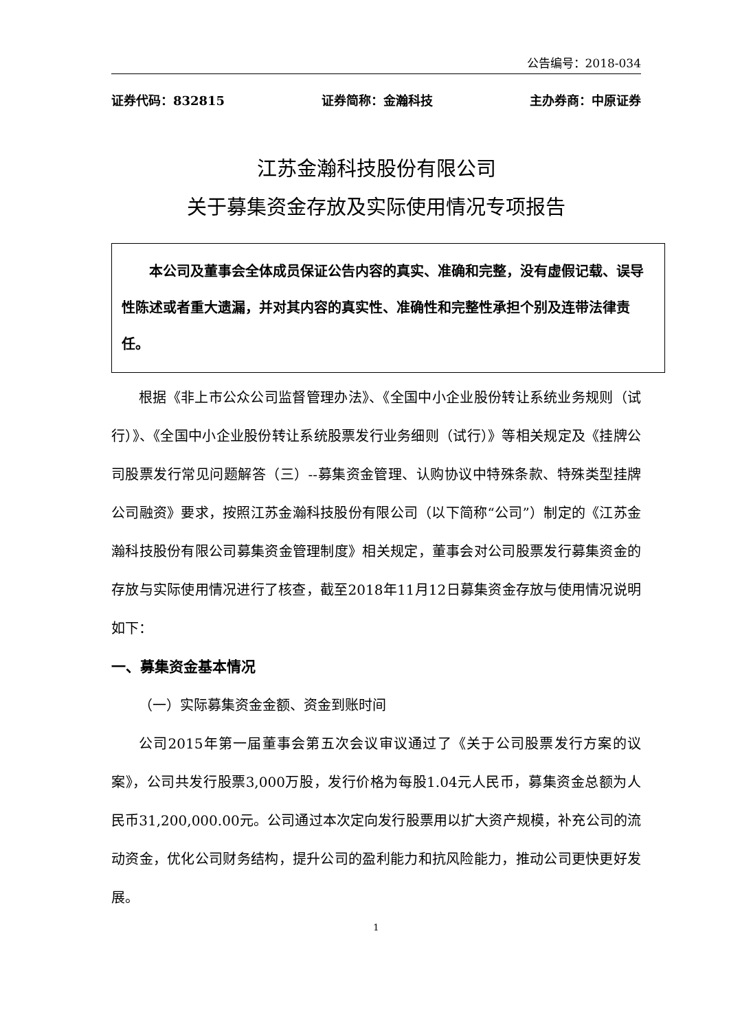公告编号：2018-034
证券代码：832815 证券简称：金瀚科技 主办券商：中原证券
江苏金瀚科技股份有限公司
关于募集资金存放及实际使用情况专项报告
　　本公司及董事会全体成员保证公告内容的真实、准确和完整，没有虚假记载、误导性陈述或者重大遗漏，并对其内容的真实性、准确性和完整性承担个别及连带法律责任。
根据《非上市公众公司监督管理办法》、《全国中小企业股份转让系统业务规则（试行）》、《全国中小企业股份转让系统股票发行业务细则（试行）》等相关规定及《挂牌公司股票发行常见问题解答（三）--募集资金管理、认购协议中特殊条款、特殊类型挂牌公司融资》要求，按照江苏金瀚科技股份有限公司（以下简称“公司”）制定的《江苏金瀚科技股份有限公司募集资金管理制度》相关规定，董事会对公司股票发行募集资金的存放与实际使用情况进行了核查，截至2018年11月12日募集资金存放与使用情况说明如下：
一、募集资金基本情况
（一）实际募集资金金额、资金到账时间
公司2015年第一届董事会第五次会议审议通过了《关于公司股票发行方案的议案》，公司共发行股票3,000万股，发行价格为每股1.04元人民币，募集资金总额为人民币31,200,000.00元。公司通过本次定向发行股票用以扩大资产规模，补充公司的流动资金，优化公司财务结构，提升公司的盈利能力和抗风险能力，推动公司更快更好发展。
1